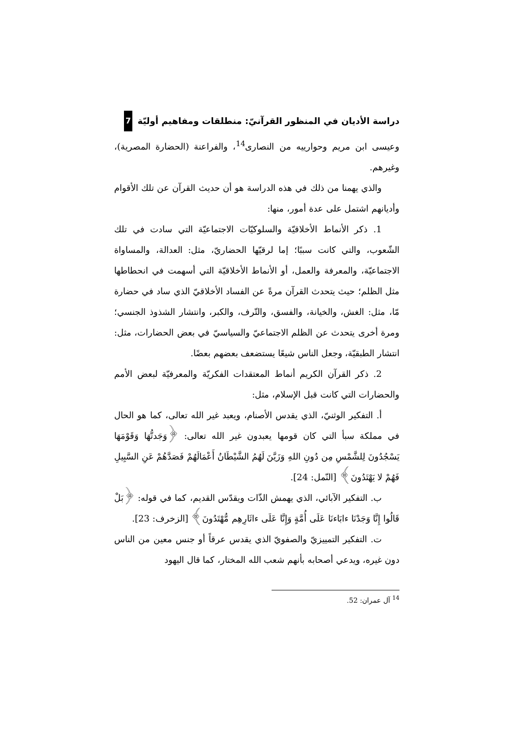دراسة الأديان في المنظور القرآنيّ: منطلقات ومفاهيم أوليّة 7
وعيسى ابن مريم وحوارييه من النصارى<sup>14</sup>، والفراعنة (الحضارة المصرية)، وغيرهم.
والذي يهمنا من ذلك في هذه الدراسة هو أن حديث القرآن عن تلك الأقوام وأديانهم اشتمل على عدة أمور، منها:
1. ذكر الأنماط الأخلاقيّة والسلوكيّات الاجتماعيّة التي سادت في تلك الشّعوب، والتي كانت سببًا؛ إما لرقيّها الحضاريّ، مثل: العدالة، والمساواة الاجتماعيّة، والمعرفة والعمل، أو الأنماط الأخلاقيّة التي أسهمت في انحطاطها مثل الظلم؛ حيث يتحدث القرآن مرةً عن الفساد الأخلاقيّ الذي ساد في حضارة مّا، مثل: الغش، والخيانة، والفسق، والتّرف، والكبر، وانتشار الشذوذ الجنسي؛ ومرة أخرى يتحدث عن الظلم الاجتماعيّ والسياسيّ في بعض الحضارات، مثل: انتشار الطبقيّة، وجعل الناس شيعًا يستضعف بعضهم بعضًا.
2. ذكر القرآن الكريم أنماط المعتقدات الفكريّة والمعرفيّة لبعض الأمم والحضارات التي كانت قبل الإسلام، مثل:
أ. التفكير الوثنيّ، الذي يقدس الأصنام، ويعبد غير الله تعالى، كما هو الحال في مملكة سبأ التي كان قومها يعبدون غير الله تعالى: ﴿وَجَدتُّهَا وَقَوْمَهَا يَسْجُدُونَ لِلشَّمْسِ مِن دُونِ اللهِ وَزَيَّنَ لَهُمُ الشَّيْطَانُ أَعْمَالَهُمْ فَصَدَّهُمْ عَنِ السَّبِيلِ فَهُمْ لا يَهْتَدُونَ﴾ [النّمل: 24].
ب. التفكير الآبائي، الذي يهمش الذّات ويقدّس القديم، كما في قوله: ﴿بَلْ قَالُوا إِنَّا وَجَدْنَا ءابَاءنَا عَلَى أُمَّةٍ وَإِنَّا عَلَى ءاثَارِهِم مُّهْتَدُونَ﴾ [الزخرف: 23].
ت. التفكير التمييزيّ والصفويّ الذي يقدس عرقاً أو جنس معين من الناس دون غيره، ويدعي أصحابه بأنهم شعب الله المختار، كما قال اليهود
<sup>14</sup> آل عمران: 52.